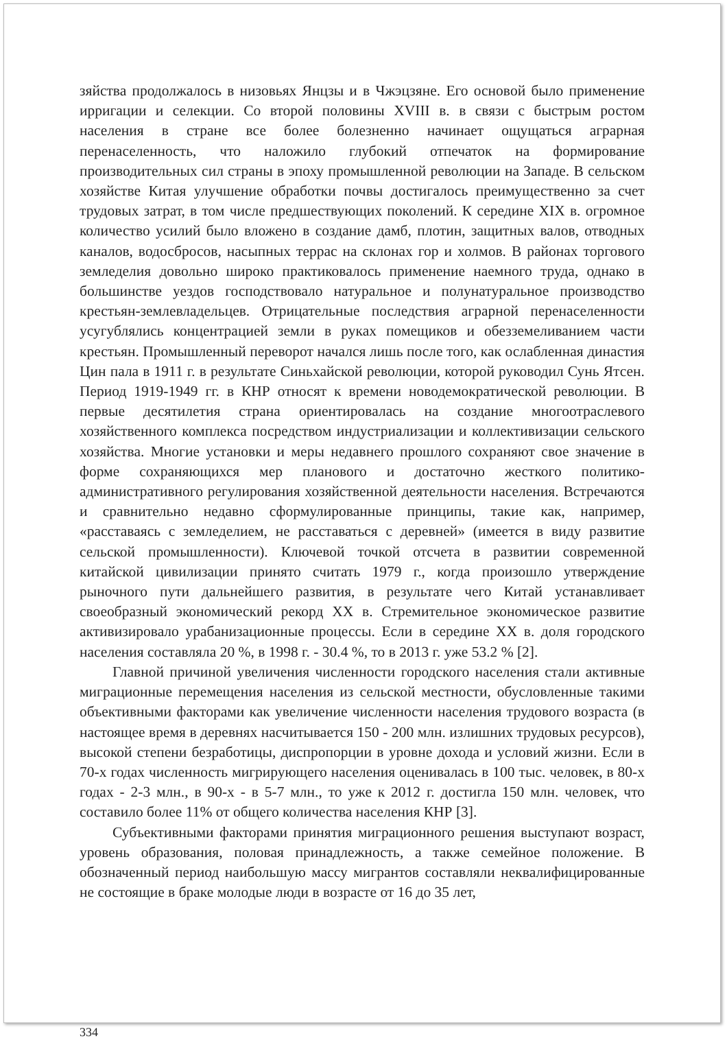зяйства продолжалось в низовьях Янцзы и в Чжэцзяне. Его основой было применение ирригации и селекции. Со второй половины XVIII в. в связи с быстрым ростом населения в стране все более болезненно начинает ощущаться аграрная перенаселенность, что наложило глубокий отпечаток на формирование производительных сил страны в эпоху промышленной революции на Западе. В сельском хозяйстве Китая улучшение обработки почвы достигалось преимущественно за счет трудовых затрат, в том числе предшествующих поколений. К середине XIX в. огромное количество усилий было вложено в создание дамб, плотин, защитных валов, отводных каналов, водосбросов, насыпных террас на склонах гор и холмов. В районах торгового земледелия довольно широко практиковалось применение наемного труда, однако в большинстве уездов господствовало натуральное и полунатуральное производство крестьян-землевладельцев. Отрицательные последствия аграрной перенаселенности усугублялись концентрацией земли в руках помещиков и обезземеливанием части крестьян. Промышленный переворот начался лишь после того, как ослабленная династия Цин пала в 1911 г. в результате Синьхайской революции, которой руководил Сунь Ятсен. Период 1919-1949 гг. в КНР относят к времени новодемократической революции. В первые десятилетия страна ориентировалась на создание многоотраслевого хозяйственного комплекса посредством индустриализации и коллективизации сельского хозяйства. Многие установки и меры недавнего прошлого сохраняют свое значение в форме сохраняющихся мер планового и достаточно жесткого политико-административного регулирования хозяйственной деятельности населения. Встречаются и сравнительно недавно сформулированные принципы, такие как, например, «расставаясь с земледелием, не расставаться с деревней» (имеется в виду развитие сельской промышленности). Ключевой точкой отсчета в развитии современной китайской цивилизации принято считать 1979 г., когда произошло утверждение рыночного пути дальнейшего развития, в результате чего Китай устанавливает своеобразный экономический рекорд XX в. Стремительное экономическое развитие активизировало урабанизационные процессы. Если в середине XX в. доля городского населения составляла 20 %, в 1998 г. - 30.4 %, то в 2013 г. уже 53.2 % [2].
Главной причиной увеличения численности городского населения стали активные миграционные перемещения населения из сельской местности, обусловленные такими объективными факторами как увеличение численности населения трудового возраста (в настоящее время в деревнях насчитывается 150 - 200 млн. излишних трудовых ресурсов), высокой степени безработицы, диспропорции в уровне дохода и условий жизни. Если в 70-х годах численность мигрирующего населения оценивалась в 100 тыс. человек, в 80-х годах - 2-3 млн., в 90-х - в 5-7 млн., то уже к 2012 г. достигла 150 млн. человек, что составило более 11% от общего количества населения КНР [3].
Субъективными факторами принятия миграционного решения выступают возраст, уровень образования, половая принадлежность, а также семейное положение. В обозначенный период наибольшую массу мигрантов составляли неквалифицированные не состоящие в браке молодые люди в возрасте от 16 до 35 лет,
334